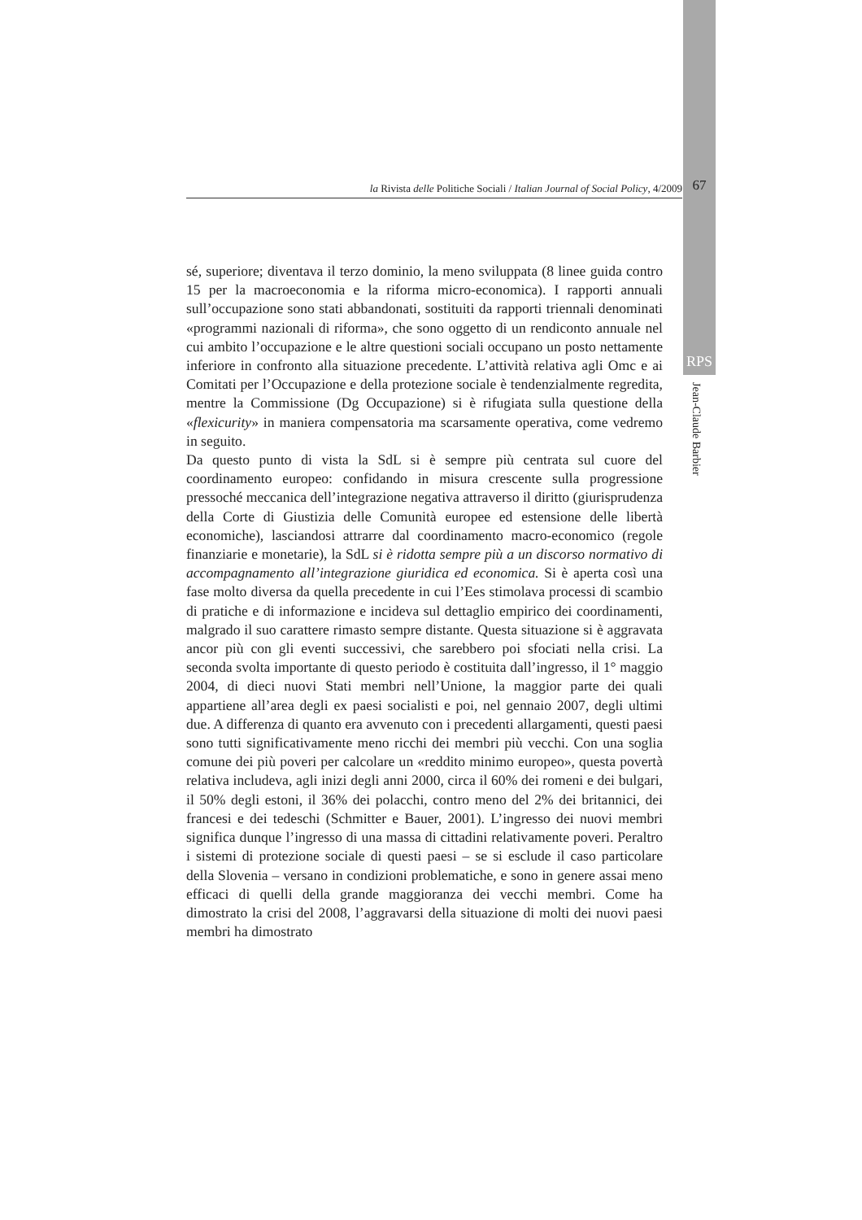la Rivista delle Politiche Sociali / Italian Journal of Social Policy, 4/2009 67
RPS
Jean-Claude Barbier
sé, superiore; diventava il terzo dominio, la meno sviluppata (8 linee guida contro 15 per la macroeconomia e la riforma micro-economica). I rapporti annuali sull’occupazione sono stati abbandonati, sostituiti da rapporti triennali denominati «programmi nazionali di riforma», che sono oggetto di un rendiconto annuale nel cui ambito l’occupazione e le altre questioni sociali occupano un posto nettamente inferiore in confronto alla situazione precedente. L’attività relativa agli Omc e ai Comitati per l’Occupazione e della protezione sociale è tendenzialmente regredita, mentre la Commissione (Dg Occupazione) si è rifugiata sulla questione della «flexicurity» in maniera compensatoria ma scarsamente operativa, come vedremo in seguito.
Da questo punto di vista la SdL si è sempre più centrata sul cuore del coordinamento europeo: confidando in misura crescente sulla progressione pressoché meccanica dell’integrazione negativa attraverso il diritto (giurisprudenza della Corte di Giustizia delle Comunità europee ed estensione delle libertà economiche), lasciandosi attrarre dal coordinamento macro-economico (regole finanziarie e monetarie), la SdL si è ridotta sempre più a un discorso normativo di accompagnamento all’integrazione giuridica ed economica. Si è aperta così una fase molto diversa da quella precedente in cui l’Ees stimolava processi di scambio di pratiche e di informazione e incideva sul dettaglio empirico dei coordinamenti, malgrado il suo carattere rimasto sempre distante. Questa situazione si è aggravata ancor più con gli eventi successivi, che sarebbero poi sfociati nella crisi. La seconda svolta importante di questo periodo è costituita dall’ingresso, il 1° maggio 2004, di dieci nuovi Stati membri nell’Unione, la maggior parte dei quali appartiene all’area degli ex paesi socialisti e poi, nel gennaio 2007, degli ultimi due. A differenza di quanto era avvenuto con i precedenti allargamenti, questi paesi sono tutti significativamente meno ricchi dei membri più vecchi. Con una soglia comune dei più poveri per calcolare un «reddito minimo europeo», questa povertà relativa includeva, agli inizi degli anni 2000, circa il 60% dei romeni e dei bulgari, il 50% degli estoni, il 36% dei polacchi, contro meno del 2% dei britannici, dei francesi e dei tedeschi (Schmitter e Bauer, 2001). L’ingresso dei nuovi membri significa dunque l’ingresso di una massa di cittadini relativamente poveri. Peraltro i sistemi di protezione sociale di questi paesi – se si esclude il caso particolare della Slovenia – versano in condizioni problematiche, e sono in genere assai meno efficaci di quelli della grande maggioranza dei vecchi membri. Come ha dimostrato la crisi del 2008, l’aggravarsi della situazione di molti dei nuovi paesi membri ha dimostrato